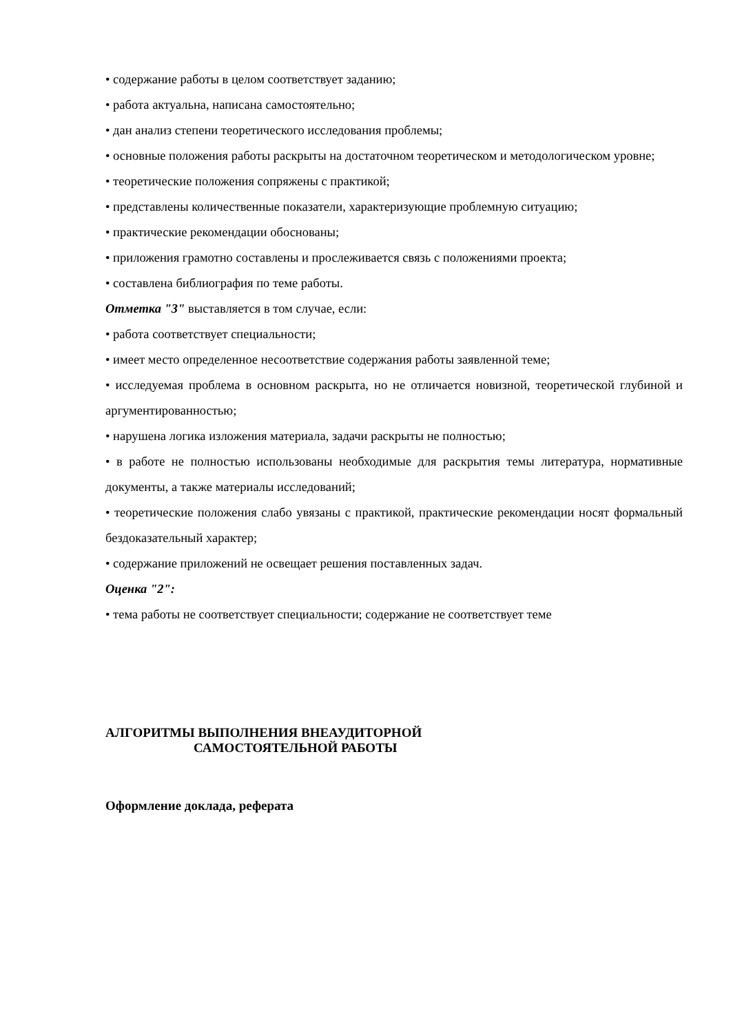• содержание работы в целом соответствует заданию;
• работа актуальна, написана самостоятельно;
• дан анализ степени теоретического исследования проблемы;
• основные положения работы раскрыты на достаточном теоретическом и методологическом уровне;
• теоретические положения сопряжены с практикой;
• представлены количественные показатели, характеризующие проблемную ситуацию;
• практические рекомендации обоснованы;
• приложения грамотно составлены и прослеживается связь с положениями проекта;
• составлена библиография по теме работы.
Отметка "3" выставляется в том случае, если:
• работа соответствует специальности;
• имеет место определенное несоответствие содержания работы заявленной теме;
• исследуемая проблема в основном раскрыта, но не отличается новизной, теоретической глубиной и аргументированностью;
• нарушена логика изложения материала, задачи раскрыты не полностью;
• в работе не полностью использованы необходимые для раскрытия темы литература, нормативные документы, а также материалы исследований;
• теоретические положения слабо увязаны с практикой, практические рекомендации носят формальный бездоказательный характер;
• содержание приложений не освещает решения поставленных задач.
Оценка "2":
• тема работы не соответствует специальности; содержание не соответствует теме
АЛГОРИТМЫ ВЫПОЛНЕНИЯ ВНЕАУДИТОРНОЙ
САМОСТОЯТЕЛЬНОЙ РАБОТЫ
Оформление доклада, реферата